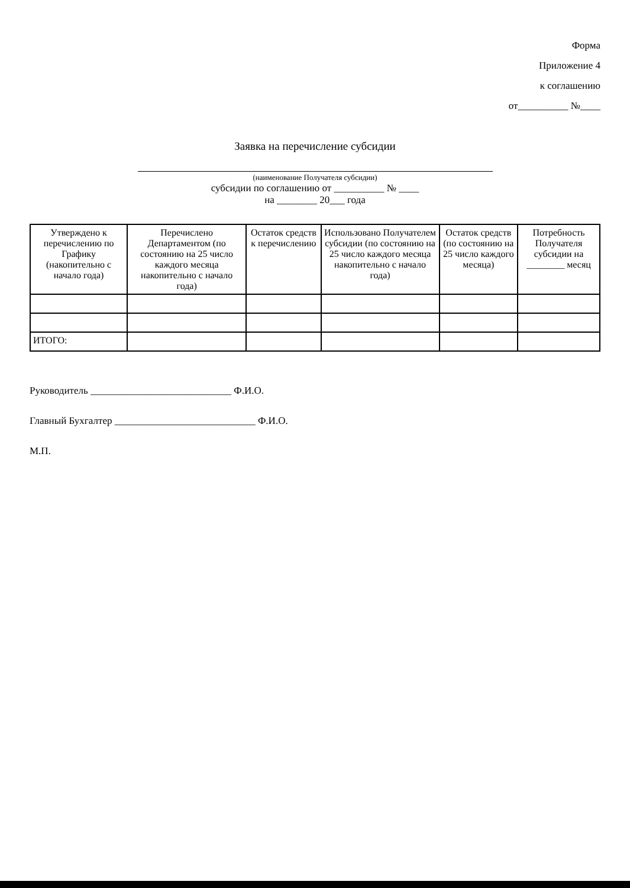Форма
Приложение 4
к соглашению
от__________ №____
Заявка на перечисление субсидии
(наименование Получателя субсидии)
субсидии по соглашению от __________ № ____
на ________ 20___ года
| Утверждено к перечислению по Графику (накопительно с начало года) | Перечислено Департаментом (по состоянию на 25 число каждого месяца накопительно с начало года) | Остаток средств к перечислению | Использовано Получателем субсидии (по состоянию на 25 число каждого месяца накопительно с начало года) | Остаток средств (по состоянию на 25 число каждого месяца) | Потребность Получателя субсидии на ________ месяц |
| --- | --- | --- | --- | --- | --- |
| ИТОГО: | | | | | |
Руководитель ____________________________ Ф.И.О.
Главный Бухгалтер ____________________________ Ф.И.О.
М.П.